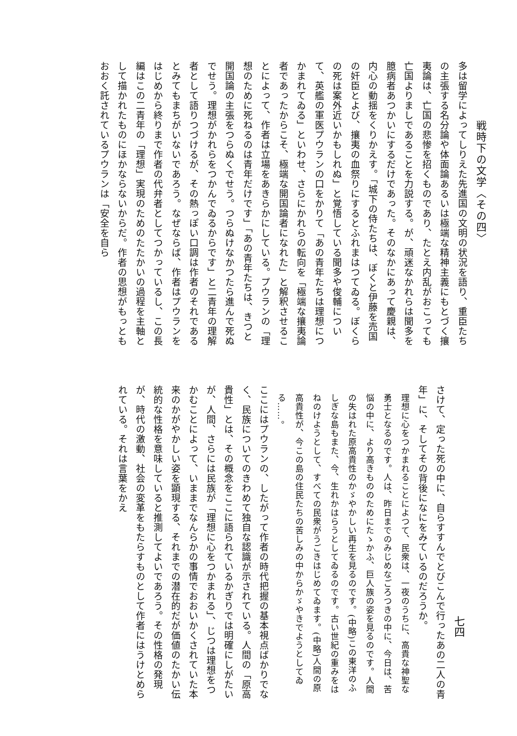戦時下の文学〈その四〉
七四
多は留学によってしりえた先進国の文明の状況を語り、重臣たちの主張する名分論や体面論あるいは極端な精神主義にもとづく攘夷論は、亡国の悲惨を招くものであり、たとえ内乱がおこっても亡国よりましであることを力説する。が、頑迷なかれらは聞多を臆病者あつかいにするだけであった。そのなかにあって慶親は、内心の動揺をくりかえす。「城下の侍たちは、ぼくと伊藤を売国の奸臣とよび、攘夷の血祭りにするとふれまはつてゐる。ぼくらの死は案外近いかもしれぬ」と覚悟している聞多や俊輔について、英艦の軍医プウランの口をかりて「あの青年たちは理想につかまれてゐる」といわせ、さらにかれらの転向を「極端な攘夷論者であったからこそ、極端な開国論者になれた」と解釈させることによって、作者は立場をあきらかにしている。プウランの「理想のために死ねるのは青年だけです」「あの青年たちは、きつと開国論の主張をつらぬくでせう。つらぬけなかつたら進んで死ぬでせう。理想がかれらをつかんでゐるからです」と二青年の理解者として語りつづけるが、その熱っぽい口調は作者のそれであるとみてもまちがいないであろう。なぜならば、作者はプウランをはじめから終りまで作者の代弁者としてつかっているし、この長編はこの二青年の「理想」実現のためのたたかいの過程を主軸として描かれたものにほかならないからだ。作者の思想がもっともおおく託されているプウランは「安全を自ら
さけて、定った死の中に、自らすすんでとびこんで行ったあの二人の青年」に、そしてその背後になにをみているのだろうか。
理想に心をつかまれることによつて、民衆は、一夜のうちに、高貴な神聖な勇士となるのです。人は、昨日までのみじめなごろつきの中に、今日は、苦悩の中に、より高きもののためにたゝかふ、巨人族の姿を見るのです。人間の失はれた原高貴性のかゞやかしい再生を見るのです。(中略)この東洋のふしぎな島もまた、今、生れかはらうとしてゐるのです。古い世紀の重みをはねのけようとして、すべての民衆がうごきはじめてゐます。(中略)人間の原高貴性が、今この島の住民たちの苦しみの中からかゞやきでようとしてゐる……。
ここにはプウランの、したがって作者の時代把握の基本視点ばかりでなく、民族についてのきわめて独自な認識が示されている。人間の「原高貴性」とは、その概念をここに語られているかぎりでは明確にしがたいが、人間、さらには民族が「理想に心をつかまれる」、じつは理想をつかむことによって、いままでなんらかの事情でおおいかくされていた本来のかがやかしい姿を顕現する、それまでの潜在的だが価値のたかい伝統的な性格を意味していると推測してよいであろう。その性格の発現が、時代の激動、社会の変革をもたらすものとして作者にはうけとめられている。それは言葉をかえ